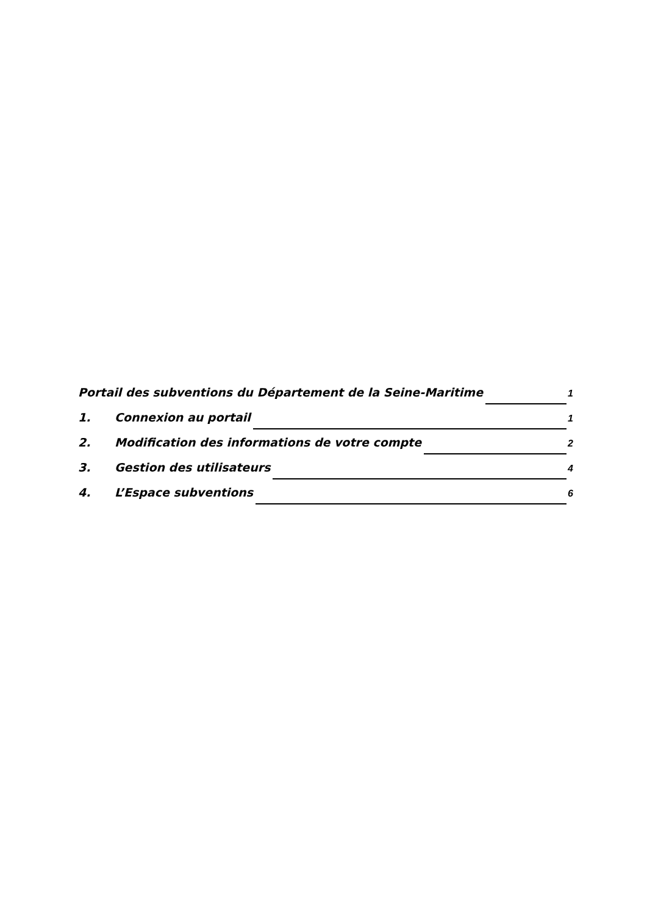Portail des subventions du Département de la Seine-Maritime 1
1. Connexion au portail 1
2. Modification des informations de votre compte 2
3. Gestion des utilisateurs 4
4. L’Espace subventions 6